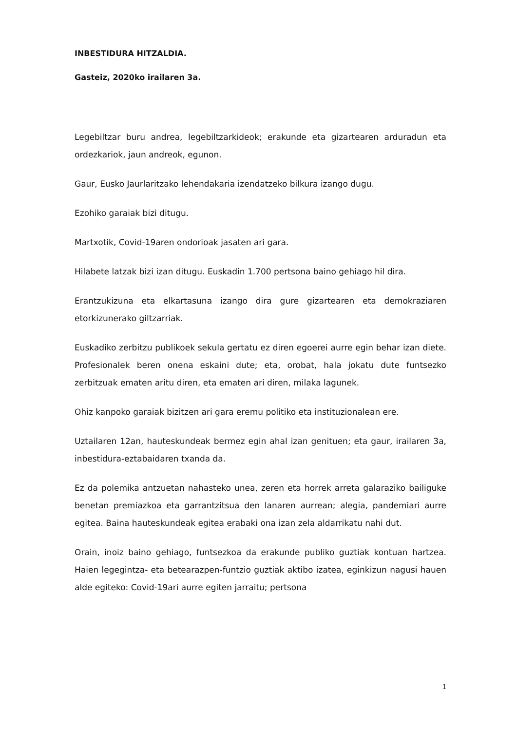INBESTIDURA HITZALDIA.
Gasteiz, 2020ko irailaren 3a.
Legebiltzar buru andrea, legebiltzarkideok; erakunde eta gizartearen arduradun eta ordezkariok, jaun andreok, egunon.
Gaur, Eusko Jaurlaritzako lehendakaria izendatzeko bilkura izango dugu.
Ezohiko garaiak bizi ditugu.
Martxotik, Covid-19aren ondorioak jasaten ari gara.
Hilabete latzak bizi izan ditugu. Euskadin 1.700 pertsona baino gehiago hil dira.
Erantzukizuna eta elkartasuna izango dira gure gizartearen eta demokraziaren etorkizunerako giltzarriak.
Euskadiko zerbitzu publikoek sekula gertatu ez diren egoerei aurre egin behar izan diete. Profesionalek beren onena eskaini dute; eta, orobat, hala jokatu dute funtsezko zerbitzuak ematen aritu diren, eta ematen ari diren, milaka lagunek.
Ohiz kanpoko garaiak bizitzen ari gara eremu politiko eta instituzionalean ere.
Uztailaren 12an, hauteskundeak bermez egin ahal izan genituen; eta gaur, irailaren 3a, inbestidura-eztabaidaren txanda da.
Ez da polemika antzuetan nahasteko unea, zeren eta horrek arreta galaraziko bailiguke benetan premiazkoa eta garrantzitsua den lanaren aurrean; alegia, pandemiari aurre egitea. Baina hauteskundeak egitea erabaki ona izan zela aldarrikatu nahi dut.
Orain, inoiz baino gehiago, funtsezkoa da erakunde publiko guztiak kontuan hartzea. Haien legegintza- eta betearazpen-funtzio guztiak aktibo izatea, eginkizun nagusi hauen alde egiteko: Covid-19ari aurre egiten jarraitu; pertsona
1